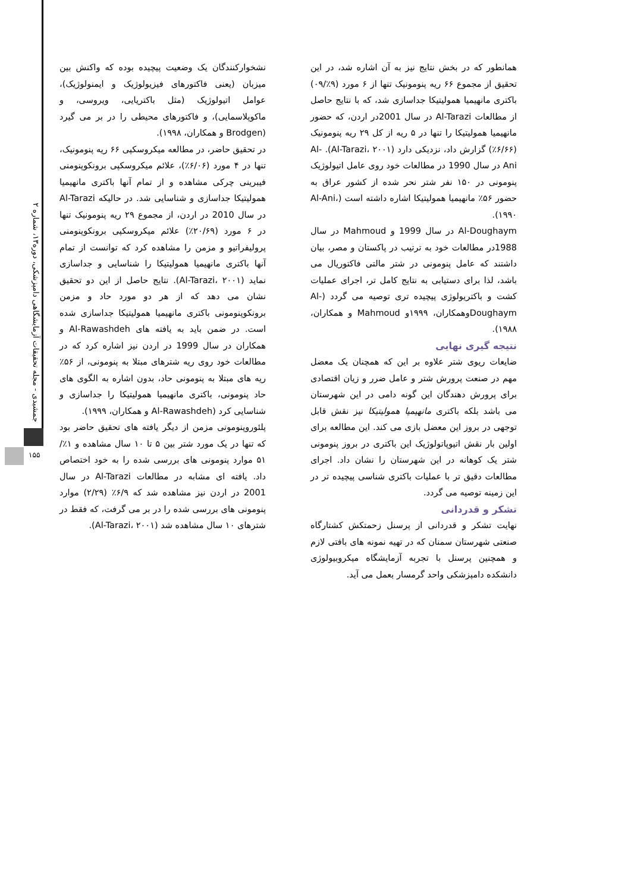جمشیدی - مجله تحقیقات آزمایشگاهی دامپزشکی، دوره۱۳، شماره ۲
۱۵۵
نشخوارکنندگان یک وضعیت پیچیده بوده که واکنش بین میزبان (یعنی فاکتورهای فیزیولوژیک و ایمنولوژیک)، عوامل اتیولوژیک (مثل باکتریایی، ویروسی، و ماکوپلاسمایی)، و فاکتورهای محیطی را در بر می گیرد (Brodgen و همکاران، ۱۹۹۸).
در تحقیق حاضر، در مطالعه میکروسکپی ۶۶ ریه پنومونیک، تنها در ۴ مورد (۶/۰۶٪)، علائم میکروسکپی برونکوپنومنی فیبرینی چرکی مشاهده و از تمام آنها باکتری مانهیمیا همولیتیکا جداسازی و شناسایی شد. در حالیکه Al-Tarazi در سال 2010 در اردن، از مجموع ۲۹ ریه پنومونیک تنها در ۶ مورد (۲۰/۶۹٪) علائم میکروسکپی برونکوپنومنی پرولیفراتیو و مزمن را مشاهده کرد که توانست از تمام آنها باکتری مانهیمیا همولیتیکا را شناسایی و جداسازی نماید (Al-Tarazi، ۲۰۰۱). نتایج حاصل از این دو تحقیق نشان می دهد که از هر دو مورد حاد و مزمن برونکوپنومونی باکتری مانهیمیا همولیتیکا جداسازی شده است. در ضمن باید به یافته های Al-Rawashdeh و همکاران در سال 1999 در اردن نیز اشاره کرد که در مطالعات خود روی ریه شترهای مبتلا به پنومونی، از ۵۶٪ ریه های مبتلا به پنومونی حاد، بدون اشاره به الگوی های حاد پنومونی، باکتری مانهیمیا همولیتیکا را جداسازی و شناسایی کرد (Al-Rawashdeh و همکاران، ۱۹۹۹).
پلئوروپنومونی مزمن از دیگر یافته های تحقیق حاضر بود که تنها در یک مورد شتر بین ۵ تا ۱۰ سال مشاهده و ۱٪/۵۱ موارد پنومونی های بررسی شده را به خود اختصاص داد. یافته ای مشابه در مطالعات Al-Tarazi در سال 2001 در اردن نیز مشاهده شد که ۶/۹٪ (۲/۲۹) موارد پنومونی های بررسی شده را در بر می گرفت، که فقط در شترهای ۱۰ سال مشاهده شد (Al-Tarazi، ۲۰۰۱).
همانطور که در بخش نتایج نیز به آن اشاره شد، در این تحقیق از مجموع ۶۶ ریه پنومونیک تنها از ۶ مورد (۹٪/۰۹) باکتری مانهیمیا همولیتیکا جداسازی شد، که با نتایج حاصل از مطالعات Al-Tarazi در سال 2001در اردن، که حضور مانهیمیا همولیتیکا را تنها در ۵ ریه از کل ۲۹ ریه پنومونیک (۶/۶۶٪) گزارش داد، نزدیکی دارد (Al-Tarazi، ۲۰۰۱). Al-Ani در سال 1990 در مطالعات خود روی عامل اتیولوژیک پنومونی در ۱۵۰ نفر شتر نحر شده از کشور عراق به حضور ۵۶٪ مانهیمیا همولیتیکا اشاره داشته است (Al-Ani، ۱۹۹۰).
Al-Doughaym در سال 1999 و Mahmoud در سال 1988در مطالعات خود به ترتیب در پاکستان و مصر، بیان داشتند که عامل پنومونی در شتر مالتی فاکتوریال می باشد، لذا برای دستیابی به نتایج کامل تر، اجرای عملیات کشت و باکتریولوژی پیچیده تری توصیه می گردد (Al-Doughaymوهمکاران، ۱۹۹۹و Mahmoud و همکاران، ۱۹۸۸).
نتیجه گیری نهایی
ضایعات ریوی شتر علاوه بر این که همچنان یک معضل مهم در صنعت پرورش شتر و عامل ضرر و زیان اقتصادی برای پرورش دهندگان این گونه دامی در این شهرستان می باشد بلکه باکتری مانهیمیا همولیتیکا نیز نقش قابل توجهی در بروز این معضل بازی می کند. این مطالعه برای اولین بار نقش اتیوپاتولوژیک این باکتری در بروز پنومونی شتر یک کوهانه در این شهرستان را نشان داد. اجرای مطالعات دقیق تر با عملیات باکتری شناسی پیچیده تر در این زمینه توصیه می گردد.
تشکر و قدردانی
نهایت تشکر و قدردانی از پرسنل زحمتکش کشتارگاه صنعتی شهرستان سمنان که در تهیه نمونه های بافتی لازم و همچنین پرسنل با تجربه آزمایشگاه میکروبیولوژی دانشکده دامپزشکی واحد گرمسار بعمل می آید.